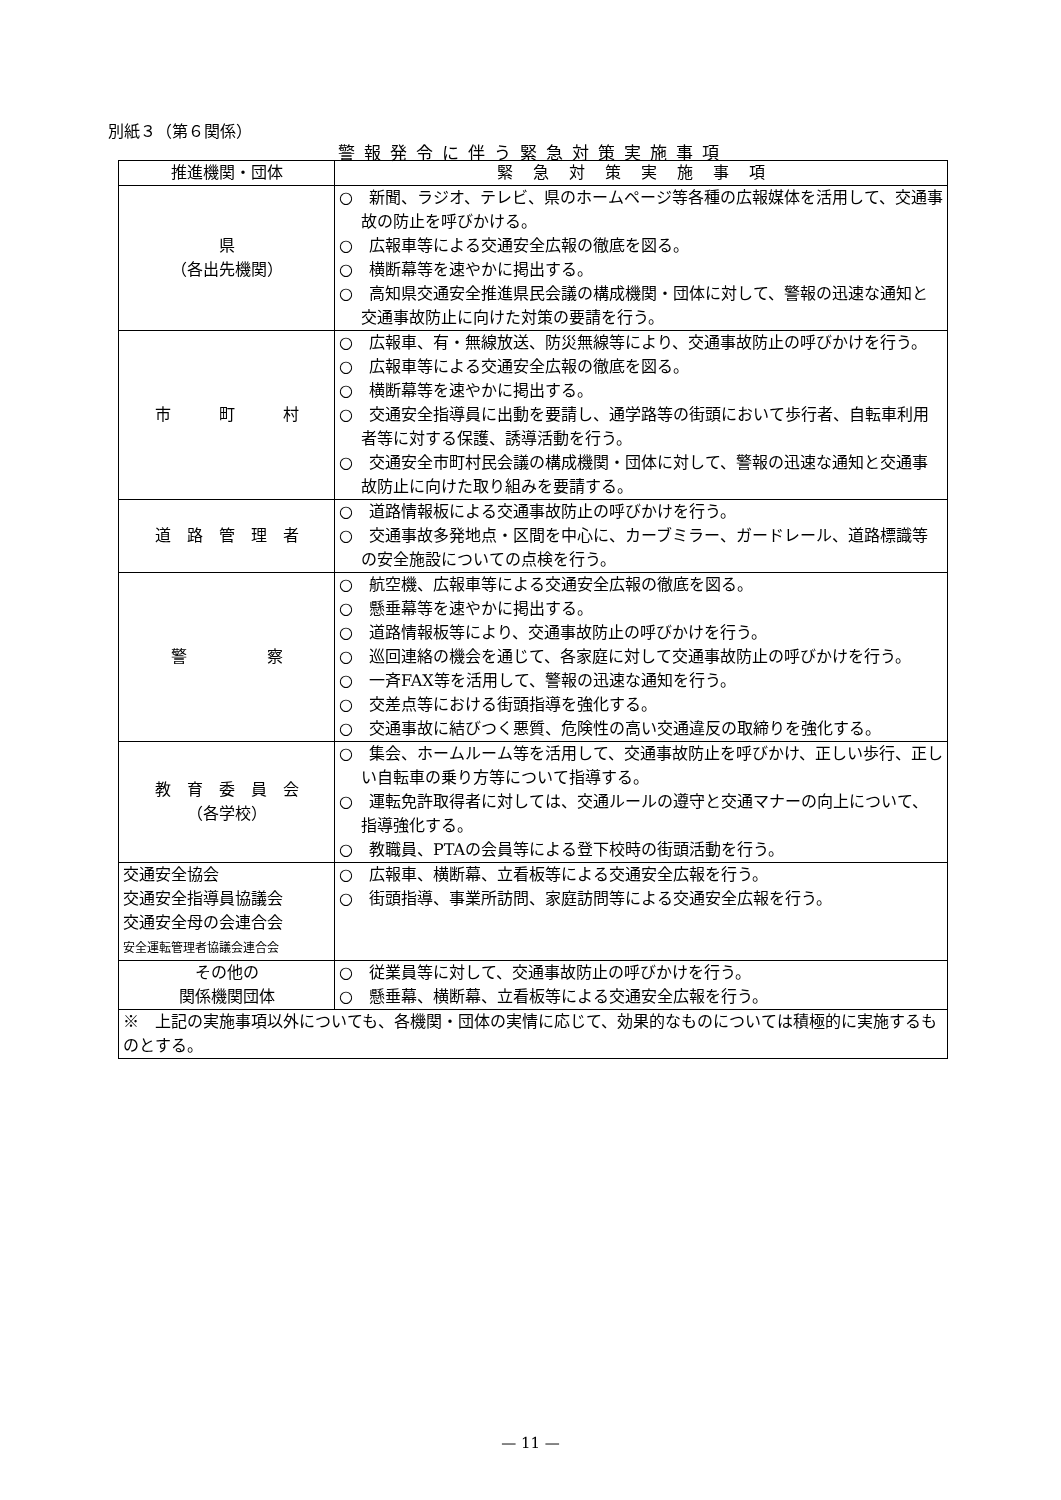別紙３（第６関係）
警報発令に伴う緊急対策実施事項
| 推進機関・団体 | 緊急対策実施事項 |
| --- | --- |
| 県 （各出先機関） | ○ 新聞、ラジオ、テレビ、県のホームページ等各種の広報媒体を活用して、交通事故の防止を呼びかける。 ○ 広報車等による交通安全広報の徹底を図る。 ○ 横断幕等を速やかに掲出する。 ○ 高知県交通安全推進県民会議の構成機関・団体に対して、警報の迅速な通知と交通事故防止に向けた対策の要請を行う。 |
| 市 町 村 | ○ 広報車、有・無線放送、防災無線等により、交通事故防止の呼びかけを行う。 ○ 広報車等による交通安全広報の徹底を図る。 ○ 横断幕等を速やかに掲出する。 ○ 交通安全指導員に出動を要請し、通学路等の街頭において歩行者、自転車利用者等に対する保護、誘導活動を行う。 ○ 交通安全市町村民会議の構成機関・団体に対して、警報の迅速な通知と交通事故防止に向けた取り組みを要請する。 |
| 道 路 管 理 者 | ○ 道路情報板による交通事故防止の呼びかけを行う。 ○ 交通事故多発地点・区間を中心に、カーブミラー、ガードレール、道路標識等の安全施設についての点検を行う。 |
| 警 察 | ○ 航空機、広報車等による交通安全広報の徹底を図る。 ○ 懸垂幕等を速やかに掲出する。 ○ 道路情報板等により、交通事故防止の呼びかけを行う。 ○ 巡回連絡の機会を通じて、各家庭に対して交通事故防止の呼びかけを行う。 ○ 一斉FAX等を活用して、警報の迅速な通知を行う。 ○ 交差点等における街頭指導を強化する。 ○ 交通事故に結びつく悪質、危険性の高い交通違反の取締りを強化する。 |
| 教 育 委 員 会 （各学校） | ○ 集会、ホームルーム等を活用して、交通事故防止を呼びかけ、正しい歩行、正しい自転車の乗り方等について指導する。 ○ 運転免許取得者に対しては、交通ルールの遵守と交通マナーの向上について、指導強化する。 ○ 教職員、PTAの会員等による登下校時の街頭活動を行う。 |
| 交通安全協会 交通安全指導員協議会 交通安全母の会連合会 安全運転管理者協議会連合会 | ○ 広報車、横断幕、立看板等による交通安全広報を行う。 ○ 街頭指導、事業所訪問、家庭訪問等による交通安全広報を行う。 |
| その他の 関係機関団体 | ○ 従業員等に対して、交通事故防止の呼びかけを行う。 ○ 懸垂幕、横断幕、立看板等による交通安全広報を行う。 |
| ※ 上記の実施事項以外についても、各機関・団体の実情に応じて、効果的なものについては積極的に実施するものとする。 | |
— 11 —